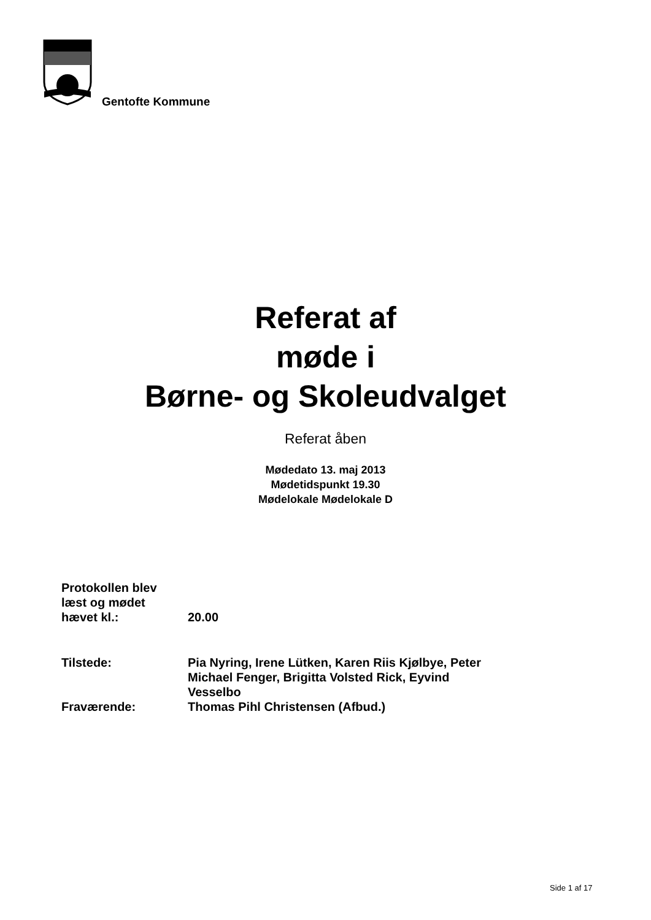Gentofte Kommune
Referat af
møde i
Børne- og Skoleudvalget
Referat åben
Mødedato 13. maj 2013
Mødetidspunkt 19.30
Mødelokale Mødelokale D
| Protokollen blev læst og mødet hævet kl.: | 20.00 |
| Tilstede: | Pia Nyring, Irene Lütken, Karen Riis Kjølbye, Peter Michael Fenger, Brigitta Volsted Rick, Eyvind Vesselbo |
| Fraværende: | Thomas Pihl Christensen (Afbud.) |
Side 1 af 17